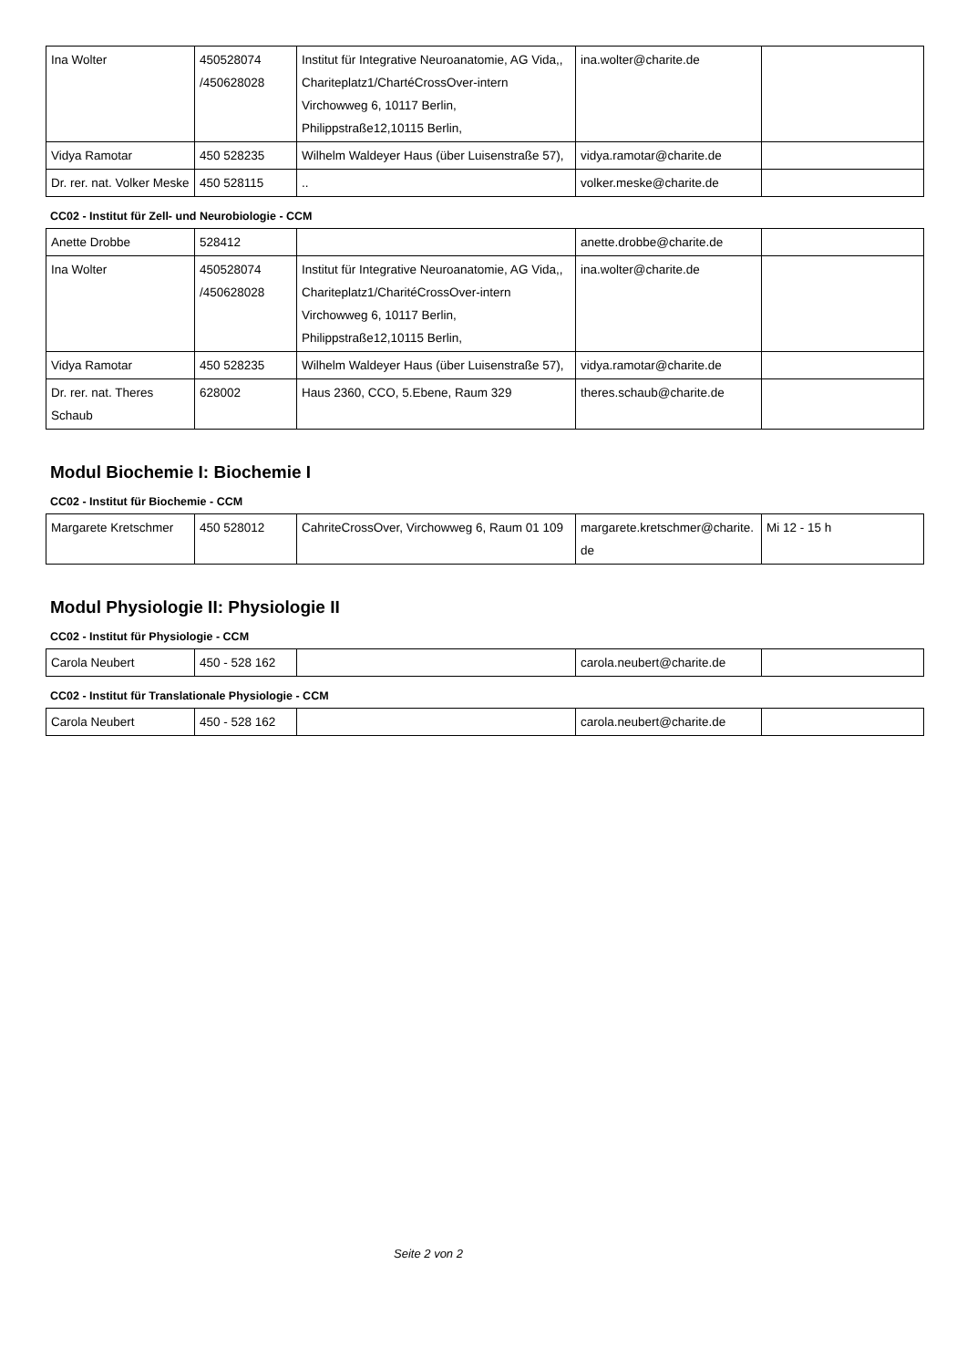| Ina Wolter | 450528074 /450628028 | Institut für Integrative Neuroanatomie, AG Vida,, Chariteplatz1/ChartéCrossOver-intern Virchowweg 6, 10117 Berlin, Philippstraße12,10115 Berlin, | ina.wolter@charite.de | |
| Vidya Ramotar | 450 528235 | Wilhelm Waldeyer Haus (über Luisenstraße 57), | vidya.ramotar@charite.de | |
| Dr. rer. nat. Volker Meske | 450 528115 | .. | volker.meske@charite.de | |
CC02 - Institut für Zell- und Neurobiologie - CCM
| Anette Drobbe | 528412 | | anette.drobbe@charite.de | |
| Ina Wolter | 450528074 /450628028 | Institut für Integrative Neuroanatomie, AG Vida,, Chariteplatz1/CharitéCrossOver-intern Virchowweg 6, 10117 Berlin, Philippstraße12,10115 Berlin, | ina.wolter@charite.de | |
| Vidya Ramotar | 450 528235 | Wilhelm Waldeyer Haus (über Luisenstraße 57), | vidya.ramotar@charite.de | |
| Dr. rer. nat. Theres Schaub | 628002 | Haus 2360, CCO, 5.Ebene, Raum 329 | theres.schaub@charite.de | |
Modul Biochemie I: Biochemie I
CC02 - Institut für Biochemie - CCM
| Margarete Kretschmer | 450 528012 | CahriteCrossOver, Virchowweg 6, Raum 01 109 | margarete.kretschmer@charite.de | Mi 12 - 15 h |
Modul Physiologie II: Physiologie II
CC02 - Institut für Physiologie - CCM
| Carola Neubert | 450 - 528 162 | | carola.neubert@charite.de | |
CC02 - Institut für Translationale Physiologie - CCM
| Carola Neubert | 450 - 528 162 | | carola.neubert@charite.de | |
Seite 2 von 2